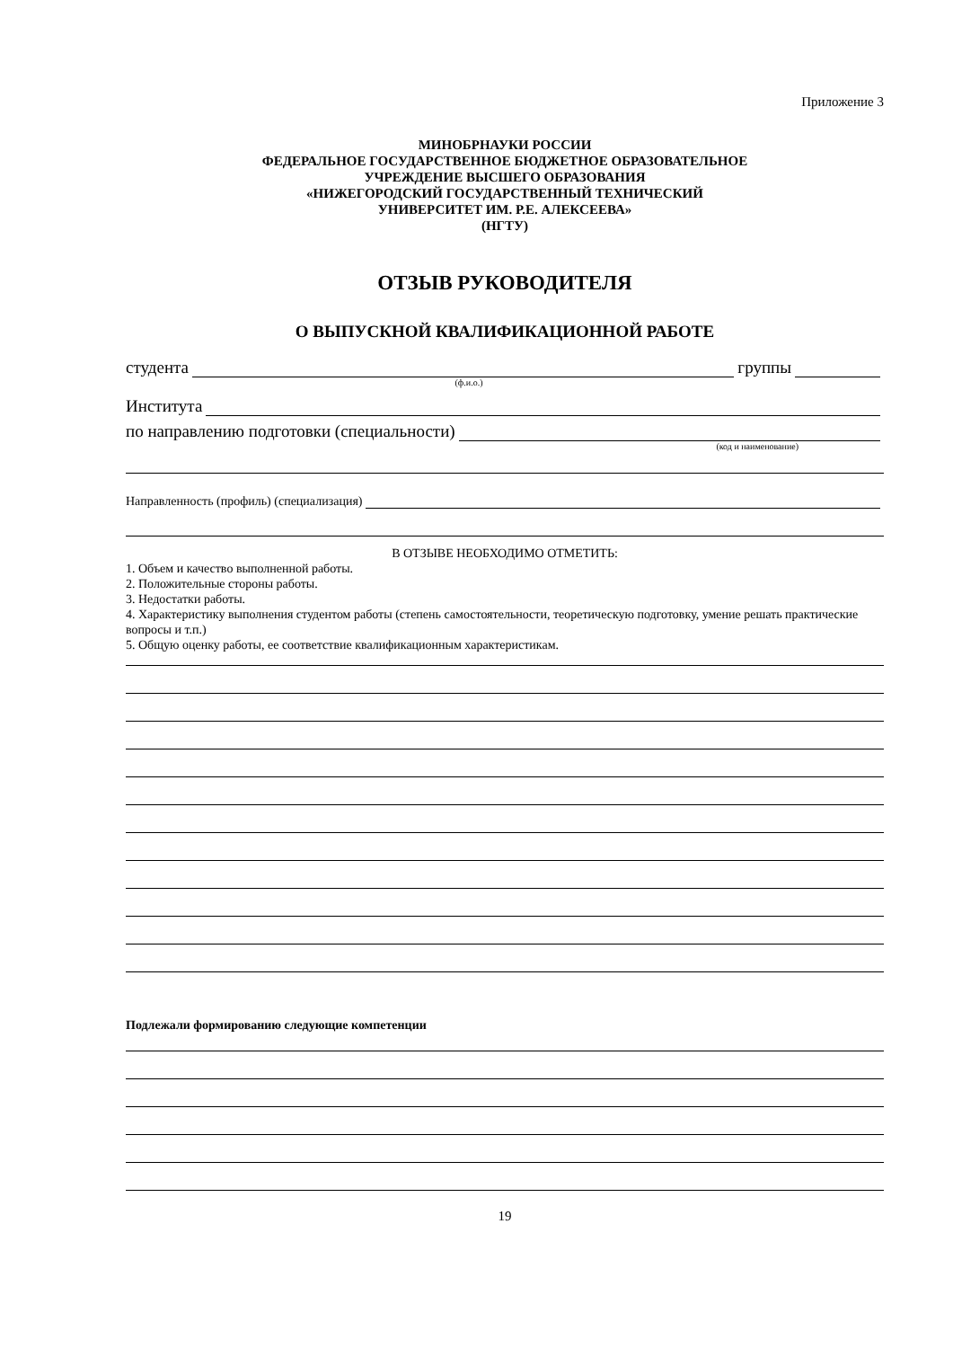Приложение 3
МИНОБРНАУКИ РОССИИ
ФЕДЕРАЛЬНОЕ ГОСУДАРСТВЕННОЕ БЮДЖЕТНОЕ ОБРАЗОВАТЕЛЬНОЕ
УЧРЕЖДЕНИЕ ВЫСШЕГО ОБРАЗОВАНИЯ
«НИЖЕГОРОДСКИЙ ГОСУДАРСТВЕННЫЙ ТЕХНИЧЕСКИЙ
УНИВЕРСИТЕТ ИМ. Р.Е. АЛЕКСЕЕВА»
(НГТУ)
ОТЗЫВ РУКОВОДИТЕЛЯ
О ВЫПУСКНОЙ КВАЛИФИКАЦИОННОЙ РАБОТЕ
студента группы
(ф.и.о.)
Института
по направлению подготовки (специальности)
(код и наименование)
Направленность (профиль) (специализация)
В ОТЗЫВЕ НЕОБХОДИМО ОТМЕТИТЬ:
1. Объем и качество выполненной работы.
2. Положительные стороны работы.
3. Недостатки работы.
4. Характеристику выполнения студентом работы (степень самостоятельности, теоретическую подготовку, умение решать практические вопросы и т.п.)
5. Общую оценку работы, ее соответствие квалификационным характеристикам.
Подлежали формированию следующие компетенции
19